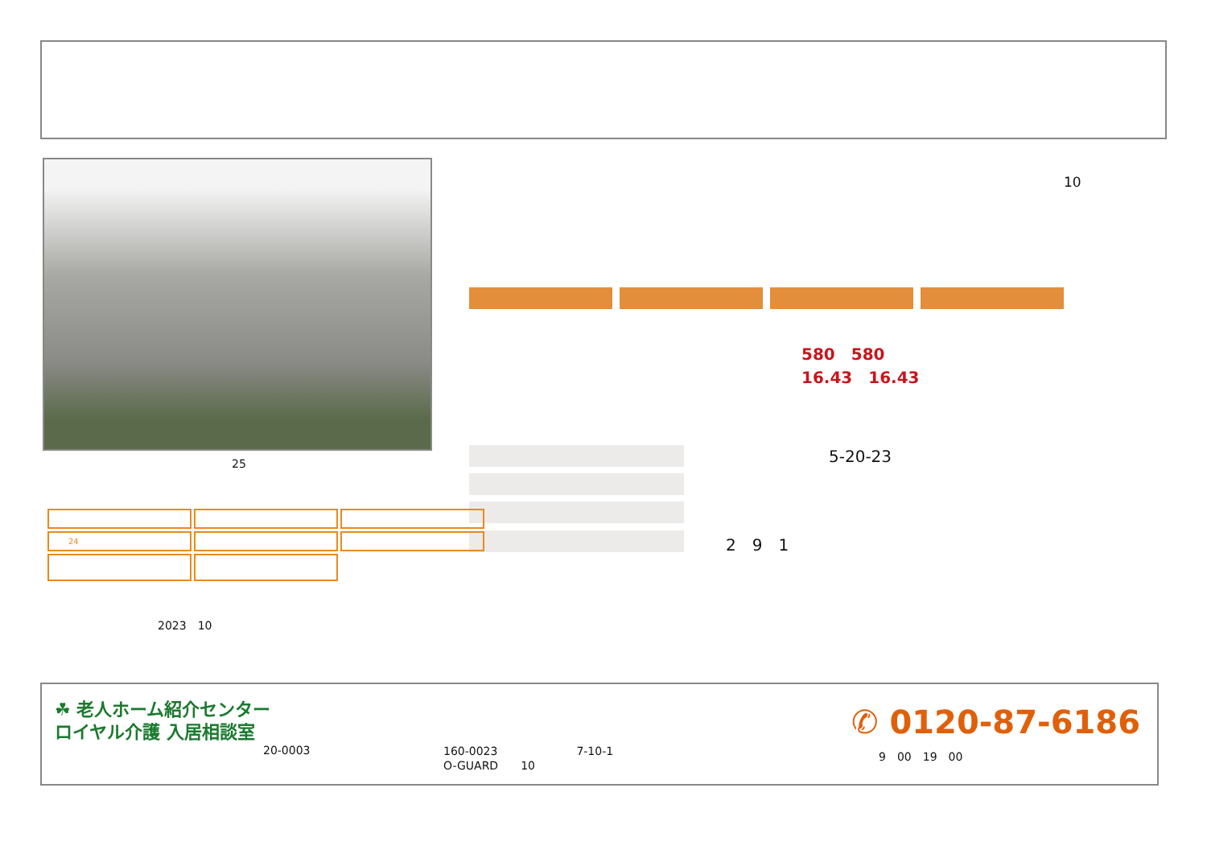25
10
580　580
16.43　16.43
5-20-23
2　9　1
| 24 | | |
2023　10
☘ 老人ホーム紹介センター
ロイヤル介護 入居相談室
20-0003
160-0023　　　　　　　7-10-1
O-GUARD　　10
✆ 0120-87-6186
9　00　19　00